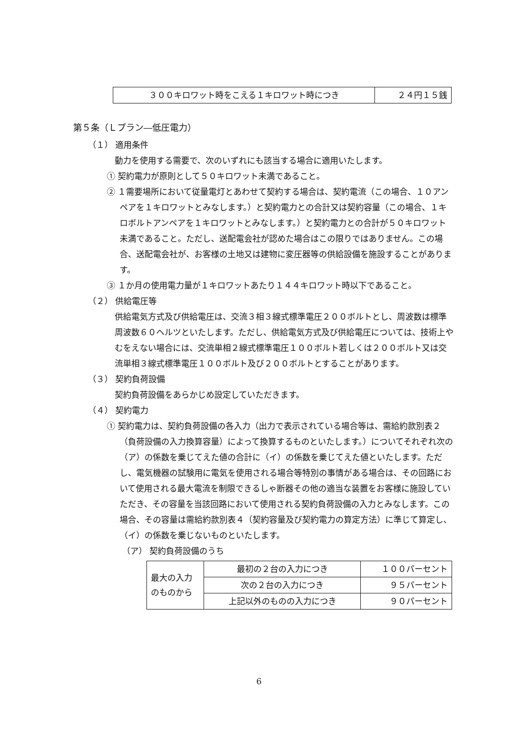| ３００キロワット時をこえる１キロワット時につき | ２４円１５銭 |
第５条（Ｌプラン―低圧電力）
（１） 適用条件
動力を使用する需要で、次のいずれにも該当する場合に適用いたします。
① 契約電力が原則として５０キロワット未満であること。
② １需要場所において従量電灯とあわせて契約する場合は、契約電流（この場合、１０アンペアを１キロワットとみなします。）と契約電力との合計又は契約容量（この場合、１キロボルトアンペアを１キロワットとみなします。）と契約電力との合計が５０キロワット未満であること。ただし、送配電会社が認めた場合はこの限りではありません。この場合、送配電会社が、お客様の土地又は建物に変圧器等の供給設備を施設することがあります。
③ １か月の使用電力量が１キロワットあたり１４４キロワット時以下であること。
（２） 供給電圧等
供給電気方式及び供給電圧は、交流３相３線式標準電圧２００ボルトとし、周波数は標準周波数６０ヘルツといたします。ただし、供給電気方式及び供給電圧については、技術上やむをえない場合には、交流単相２線式標準電圧１００ボルト若しくは２００ボルト又は交流単相３線式標準電圧１００ボルト及び２００ボルトとすることがあります。
（３） 契約負荷設備
契約負荷設備をあらかじめ設定していただきます。
（４） 契約電力
① 契約電力は、契約負荷設備の各入力（出力で表示されている場合等は、需給約款別表２（負荷設備の入力換算容量）によって換算するものといたします。）についてそれぞれ次の（ア）の係数を乗じてえた値の合計に（イ）の係数を乗じてえた値といたします。ただし、電気機器の試験用に電気を使用される場合等特別の事情がある場合は、その回路において使用される最大電流を制限できるしゃ断器その他の適当な装置をお客様に施設していただき、その容量を当該回路において使用される契約負荷設備の入力とみなします。この場合、その容量は需給約款別表４（契約容量及び契約電力の算定方法）に準じて算定し、（イ）の係数を乗じないものといたします。
（ア） 契約負荷設備のうち
| 最大の入力のものから | 最初の２台の入力につき | １００パーセント |
| | 次の２台の入力につき | ９５パーセント |
| | 上記以外のものの入力につき | ９０パーセント |
6